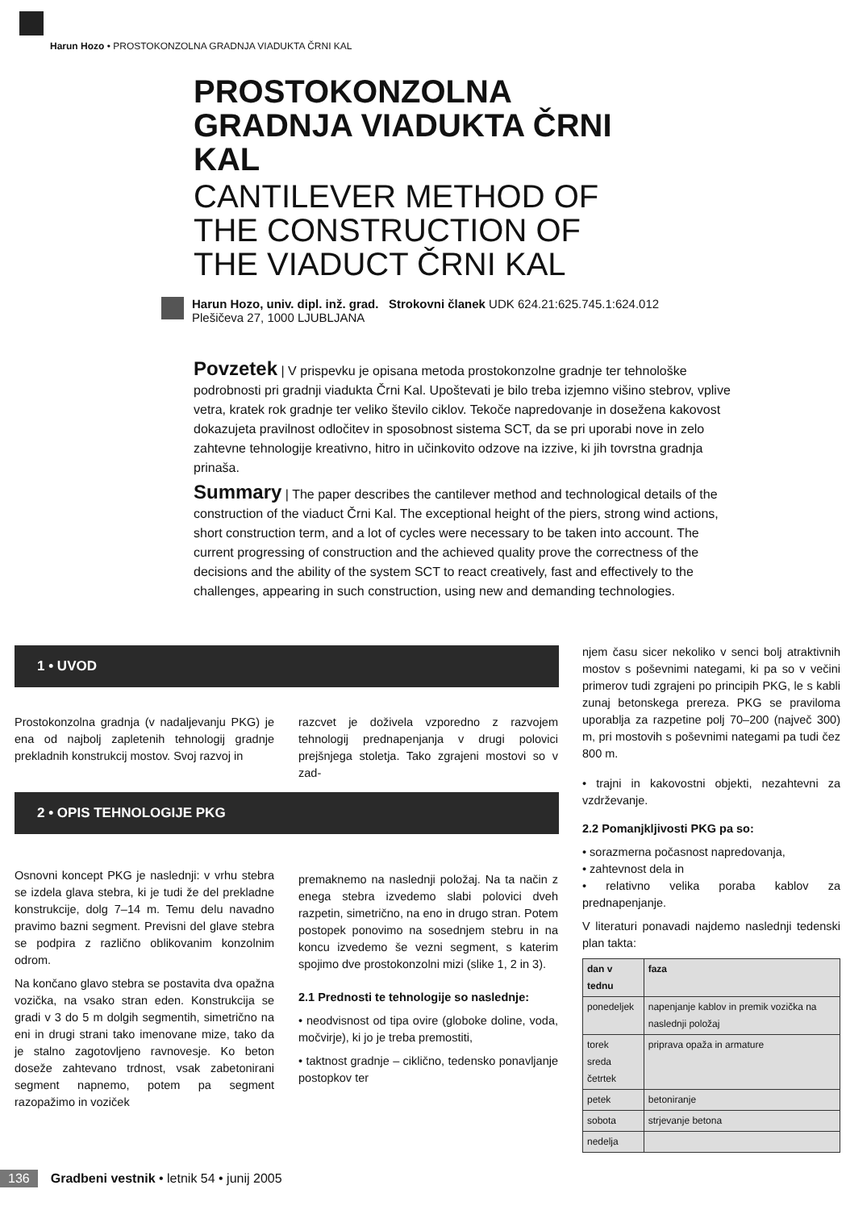Harun Hozo • PROSTOKONZOLNA GRADNJA VIADUKTA ČRNI KAL
PROSTOKONZOLNA GRADNJA VIADUKTA ČRNI KAL
CANTILEVER METHOD OF THE CONSTRUCTION OF THE VIADUCT ČRNI KAL
Harun Hozo, univ. dipl. inž. grad. Strokovni članek UDK 624.21:625.745.1:624.012
Plešičeva 27, 1000 LJUBLJANA
Povzetek | V prispevku je opisana metoda prostokonzolne gradnje ter tehnološke podrobnosti pri gradnji viadukta Črni Kal. Upoštevati je bilo treba izjemno višino stebrov, vplive vetra, kratek rok gradnje ter veliko število ciklov. Tekoče napredovanje in dosežena kakovost dokazujeta pravilnost odločitev in sposobnost sistema SCT, da se pri uporabi nove in zelo zahtevne tehnologije kreativno, hitro in učinkovito odzove na izzive, ki jih tovrstna gradnja prinaša.
Summary | The paper describes the cantilever method and technological details of the construction of the viaduct Črni Kal. The exceptional height of the piers, strong wind actions, short construction term, and a lot of cycles were necessary to be taken into account. The current progressing of construction and the achieved quality prove the correctness of the decisions and the ability of the system SCT to react creatively, fast and effectively to the challenges, appearing in such construction, using new and demanding technologies.
1 • UVOD
Prostokonzolna gradnja (v nadaljevanju PKG) je ena od najbolj zapletenih tehnologij gradnje prekladnih konstrukcij mostov. Svoj razvoj in
razcvet je doživela vzporedno z razvojem tehnologij prednapenjanja v drugi polovici prejšnjega stoletja. Tako zgrajeni mostovi so v zad-
2 • OPIS TEHNOLOGIJE PKG
Osnovni koncept PKG je naslednji: v vrhu stebra se izdela glava stebra, ki je tudi že del prekladne konstrukcije, dolg 7–14 m. Temu delu navadno pravimo bazni segment. Previsni del glave stebra se podpira z različno oblikovanim konzolnim odrom.
Na končano glavo stebra se postavita dva opažna vozička, na vsako stran eden. Konstrukcija se gradi v 3 do 5 m dolgih segmentih, simetrično na eni in drugi strani tako imenovane mize, tako da je stalno zagotovljeno ravnovesje. Ko beton doseže zahtevano trdnost, vsak zabetonirani segment napnemo, potem pa segment razopažimo in voziček
premaknemo na naslednji položaj. Na ta način z enega stebra izvedemo slabi polovici dveh razpetin, simetrično, na eno in drugo stran. Potem postopek ponovimo na sosednjem stebru in na koncu izvedemo še vezni segment, s katerim spojimo dve prostokonzolni mizi (slike 1, 2 in 3).
2.1 Prednosti te tehnologije so naslednje:
• neodvisnost od tipa ovire (globoke doline, voda, močvirje), ki jo je treba premostiti,
• taktnost gradnje – ciklično, tedensko ponavljanje postopkov ter
njem času sicer nekoliko v senci bolj atraktivnih mostov s poševnimi nategami, ki pa so v večini primerov tudi zgrajeni po principih PKG, le s kabli zunaj betonskega prereza. PKG se praviloma uporablja za razpetine polj 70–200 (največ 300) m, pri mostovih s poševnimi nategami pa tudi čez 800 m.
• trajni in kakovostni objekti, nezahtevni za vzdrževanje.
2.2 Pomanjkljivosti PKG pa so:
• sorazmerna počasnost napredovanja,
• zahtevnost dela in
• relativno velika poraba kablov za prednapenjanje.
V literaturi ponavadi najdemo naslednji tedenski plan takta:
| dan v tednu | faza |
| --- | --- |
| ponedeljek | napenjanje kablov in premik vozička na naslednji položaj |
| torek sreda četrtek | priprava opaža in armature |
| petek | betoniranje |
| sobota | strjevanje betona |
| nedelja | |
136 Gradbeni vestnik • letnik 54 • junij 2005